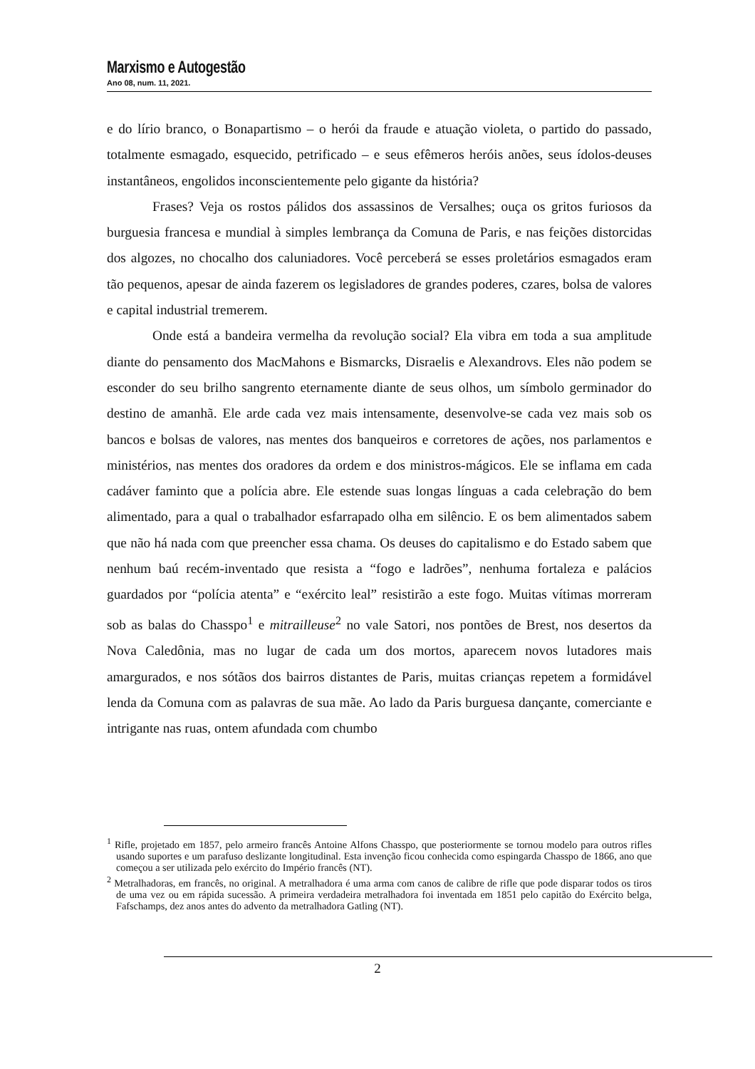Marxismo e Autogestão
Ano 08, num. 11, 2021.
e do lírio branco, o Bonapartismo – o herói da fraude e atuação violeta, o partido do passado, totalmente esmagado, esquecido, petrificado – e seus efêmeros heróis anões, seus ídolos-deuses instantâneos, engolidos inconscientemente pelo gigante da história?
Frases? Veja os rostos pálidos dos assassinos de Versalhes; ouça os gritos furiosos da burguesia francesa e mundial à simples lembrança da Comuna de Paris, e nas feições distorcidas dos algozes, no chocalho dos caluniadores. Você perceberá se esses proletários esmagados eram tão pequenos, apesar de ainda fazerem os legisladores de grandes poderes, czares, bolsa de valores e capital industrial tremerem.
Onde está a bandeira vermelha da revolução social? Ela vibra em toda a sua amplitude diante do pensamento dos MacMahons e Bismarcks, Disraelis e Alexandrovs. Eles não podem se esconder do seu brilho sangrento eternamente diante de seus olhos, um símbolo germinador do destino de amanhã. Ele arde cada vez mais intensamente, desenvolve-se cada vez mais sob os bancos e bolsas de valores, nas mentes dos banqueiros e corretores de ações, nos parlamentos e ministérios, nas mentes dos oradores da ordem e dos ministros-mágicos. Ele se inflama em cada cadáver faminto que a polícia abre. Ele estende suas longas línguas a cada celebração do bem alimentado, para a qual o trabalhador esfarrapado olha em silêncio. E os bem alimentados sabem que não há nada com que preencher essa chama. Os deuses do capitalismo e do Estado sabem que nenhum baú recém-inventado que resista a “fogo e ladrões”, nenhuma fortaleza e palácios guardados por “polícia atenta” e “exército leal” resistirão a este fogo. Muitas vítimas morreram sob as balas do Chasspo<sup>1</sup> e mitrailleuse<sup>2</sup> no vale Satori, nos pontões de Brest, nos desertos da Nova Caledônia, mas no lugar de cada um dos mortos, aparecem novos lutadores mais amargurados, e nos sótãos dos bairros distantes de Paris, muitas crianças repetem a formidável lenda da Comuna com as palavras de sua mãe. Ao lado da Paris burguesa dançante, comerciante e intrigante nas ruas, ontem afundada com chumbo
<sup>1</sup> Rifle, projetado em 1857, pelo armeiro francês Antoine Alfons Chasspo, que posteriormente se tornou modelo para outros rifles usando suportes e um parafuso deslizante longitudinal. Esta invenção ficou conhecida como espingarda Chasspo de 1866, ano que começou a ser utilizada pelo exército do Império francês (NT).
<sup>2</sup> Metralhadoras, em francês, no original. A metralhadora é uma arma com canos de calibre de rifle que pode disparar todos os tiros de uma vez ou em rápida sucessão. A primeira verdadeira metralhadora foi inventada em 1851 pelo capitão do Exército belga, Fafschamps, dez anos antes do advento da metralhadora Gatling (NT).
2